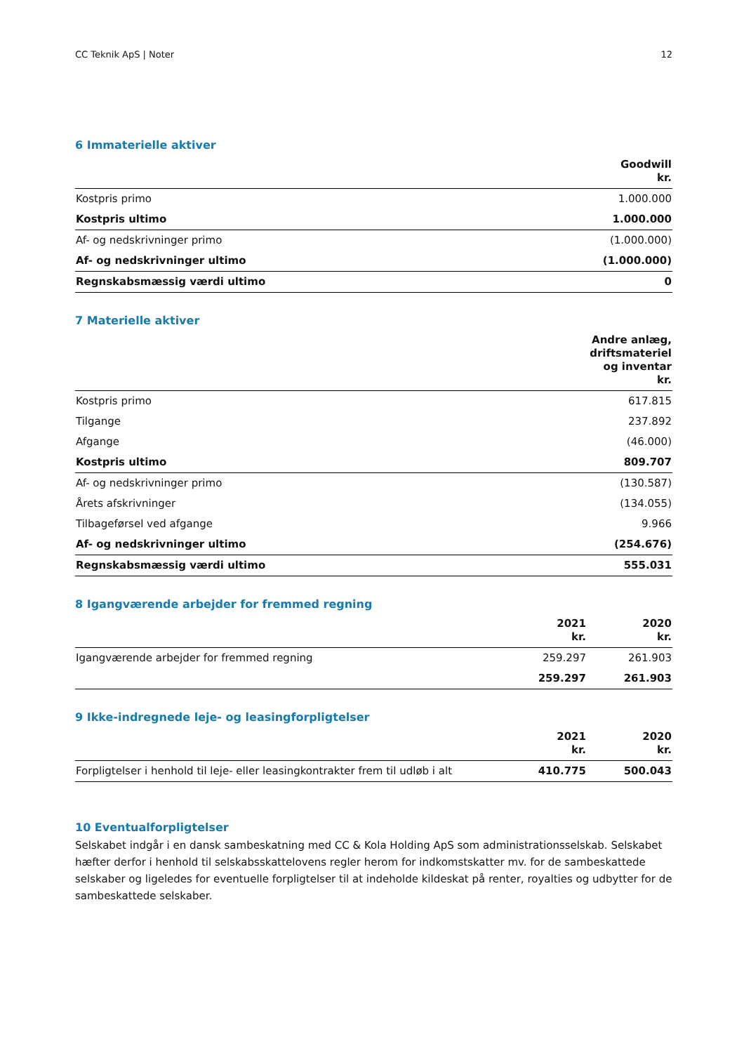CC Teknik ApS | Noter 12
6 Immaterielle aktiver
| | Goodwill kr. |
| --- | --- |
| Kostpris primo | 1.000.000 |
| Kostpris ultimo | 1.000.000 |
| Af- og nedskrivninger primo | (1.000.000) |
| Af- og nedskrivninger ultimo | (1.000.000) |
| Regnskabsmæssig værdi ultimo | 0 |
7 Materielle aktiver
| | Andre anlæg, driftsmateriel og inventar kr. |
| --- | --- |
| Kostpris primo | 617.815 |
| Tilgange | 237.892 |
| Afgange | (46.000) |
| Kostpris ultimo | 809.707 |
| Af- og nedskrivninger primo | (130.587) |
| Årets afskrivninger | (134.055) |
| Tilbageførsel ved afgange | 9.966 |
| Af- og nedskrivninger ultimo | (254.676) |
| Regnskabsmæssig værdi ultimo | 555.031 |
8 Igangværende arbejder for fremmed regning
| | 2021 kr. | 2020 kr. |
| --- | --- | --- |
| Igangværende arbejder for fremmed regning | 259.297 | 261.903 |
| | 259.297 | 261.903 |
9 Ikke-indregnede leje- og leasingforpligtelser
| | 2021 kr. | 2020 kr. |
| --- | --- | --- |
| Forpligtelser i henhold til leje- eller leasingkontrakter frem til udløb i alt | 410.775 | 500.043 |
10 Eventualforpligtelser
Selskabet indgår i en dansk sambeskatning med CC & Kola Holding ApS som administrationsselskab. Selskabet hæfter derfor i henhold til selskabsskattelovens regler herom for indkomstskatter mv. for de sambeskattede selskaber og ligeledes for eventuelle forpligtelser til at indeholde kildeskat på renter, royalties og udbytter for de sambeskattede selskaber.